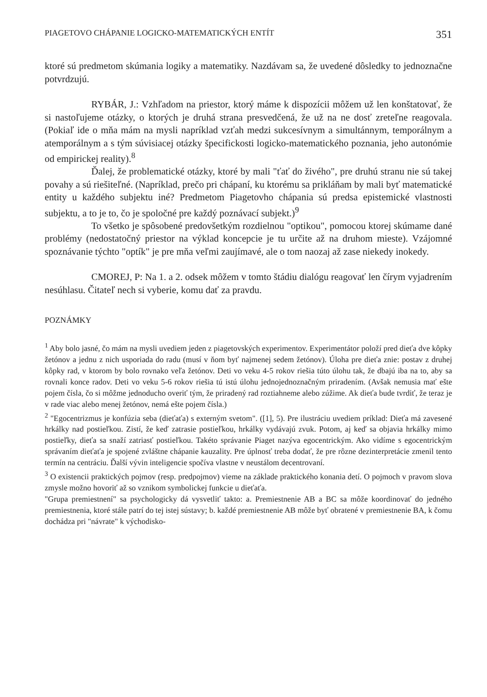PIAGETOVO CHÁPANIE LOGICKO-MATEMATICKÝCH ENTÍT 351
ktoré sú predmetom skúmania logiky a matematiky. Nazdávam sa, že uvedené dôsledky to jednoznačne potvrdzujú.
RYBÁR, J.: Vzhľadom na priestor, ktorý máme k dispozícii môžem už len konštatovať, že si nastoľujeme otázky, o ktorých je druhá strana presvedčená, že už na ne dosť zreteľne reagovala. (Pokiaľ ide o mňa mám na mysli napríklad vzťah medzi sukcesívnym a simultánnym, temporálnym a atemporálnym a s tým súvisiacej otázky špecifickosti logicko-matematického poznania, jeho autonómie od empirickej reality).<sup>8</sup>
Ďalej, že problematické otázky, ktoré by mali "ťať do živého", pre druhú stranu nie sú takej povahy a sú riešiteľné. (Napríklad, prečo pri chápaní, ku ktorému sa prikláňam by mali byť matematické entity u každého subjektu iné? Predmetom Piagetovho chápania sú predsa epistemické vlastnosti subjektu, a to je to, čo je spoločné pre každý poznávací subjekt.)<sup>9</sup>
To všetko je spôsobené predovšetkým rozdielnou "optikou", pomocou ktorej skúmame dané problémy (nedostatočný priestor na výklad koncepcie je tu určite až na druhom mieste). Vzájomné spoznávanie týchto "optík" je pre mňa veľmi zaujímavé, ale o tom naozaj až zase niekedy inokedy.
CMOREJ, P: Na 1. a 2. odsek môžem v tomto štádiu dialógu reagovať len čírym vyjadrením nesúhlasu. Čitateľ nech si vyberie, komu dať za pravdu.
POZNÁMKY
<sup>1</sup> Aby bolo jasné, čo mám na mysli uvediem jeden z piagetovských experimentov. Experimentátor položí pred dieťa dve kôpky žetónov a jednu z nich usporiada do radu (musí v ňom byť najmenej sedem žetónov). Úloha pre dieťa znie: postav z druhej kôpky rad, v ktorom by bolo rovnako veľa žetónov. Deti vo veku 4-5 rokov riešia túto úlohu tak, že dbajú iba na to, aby sa rovnali konce radov. Deti vo veku 5-6 rokov riešia tú istú úlohu jednojednoznačným priradením. (Avšak nemusia mať ešte pojem čísla, čo si môžme jednoducho overiť tým, že priradený rad roztiahneme alebo zúžime. Ak dieťa bude tvrdiť, že teraz je v rade viac alebo menej žetónov, nemá ešte pojem čísla.)
<sup>2</sup> "Egocentrizmus je konfúzia seba (dieťaťa) s externým svetom". ([1], 5). Pre ilustráciu uvediem príklad: Dieťa má zavesené hrkálky nad postieľkou. Zistí, že keď zatrasie postieľkou, hrkálky vydávajú zvuk. Potom, aj keď sa objavia hrkálky mimo postieľky, dieťa sa snaží zatriasť postieľkou. Takéto správanie Piaget nazýva egocentrickým. Ako vidíme s egocentrickým správaním dieťaťa je spojené zvláštne chápanie kauzality. Pre úplnosť treba dodať, že pre rôzne dezinterpretácie zmenil tento termín na centráciu. Ďalší vývin inteligencie spočíva vlastne v neustálom decentrovaní.
<sup>3</sup> O existencii praktických pojmov (resp. predpojmov) vieme na základe praktického konania detí. O pojmoch v pravom slova zmysle možno hovoriť až so vznikom symbolickej funkcie u dieťaťa.
"Grupa premiestnení" sa psychologicky dá vysvetliť takto: a. Premiestnenie AB a BC sa môže koordinovať do jedného premiestnenia, ktoré stále patrí do tej istej sústavy; b. každé premiestnenie AB môže byť obratené v premiestnenie BA, k čomu dochádza pri "návrate" k východisko-